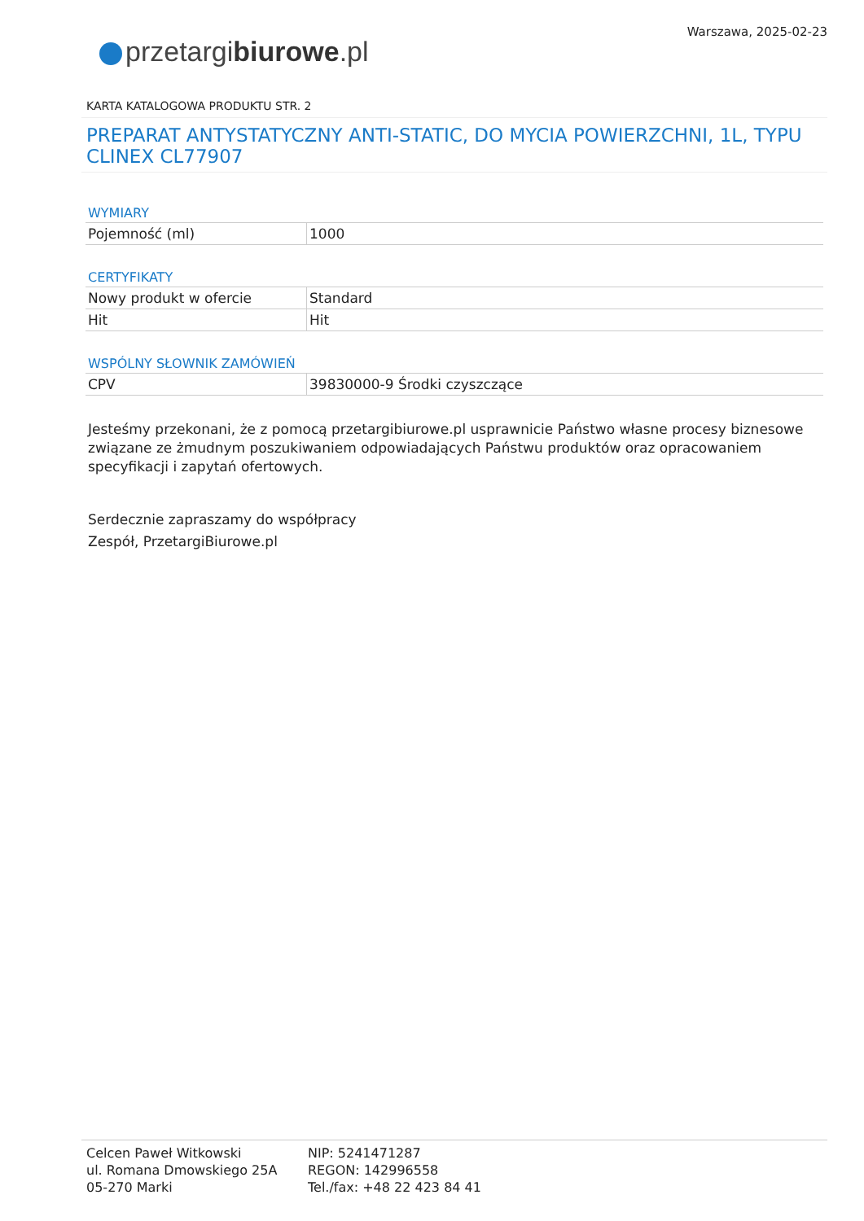przetargibiurowe.pl
Warszawa, 2025-02-23
KARTA KATALOGOWA PRODUKTU STR. 2
PREPARAT ANTYSTATYCZNY ANTI-STATIC, DO MYCIA POWIERZCHNI, 1L, TYPU CLINEX CL77907
WYMIARY
| Pojemność (ml) | 1000 |
CERTYFIKATY
| Nowy produkt w ofercie | Standard |
| Hit | Hit |
WSPÓLNY SŁOWNIK ZAMÓWIEŃ
| CPV | 39830000-9 Środki czyszczące |
Jesteśmy przekonani, że z pomocą przetargibiurowe.pl usprawnicie Państwo własne procesy biznesowe związane ze żmudnym poszukiwaniem odpowiadających Państwu produktów oraz opracowaniem specyfikacji i zapytań ofertowych.
Serdecznie zapraszamy do współpracy
Zespół, PrzetargiBiurowe.pl
Celcen Paweł Witkowski
ul. Romana Dmowskiego 25A
05-270 Marki
NIP: 5241471287
REGON: 142996558
Tel./fax: +48 22 423 84 41